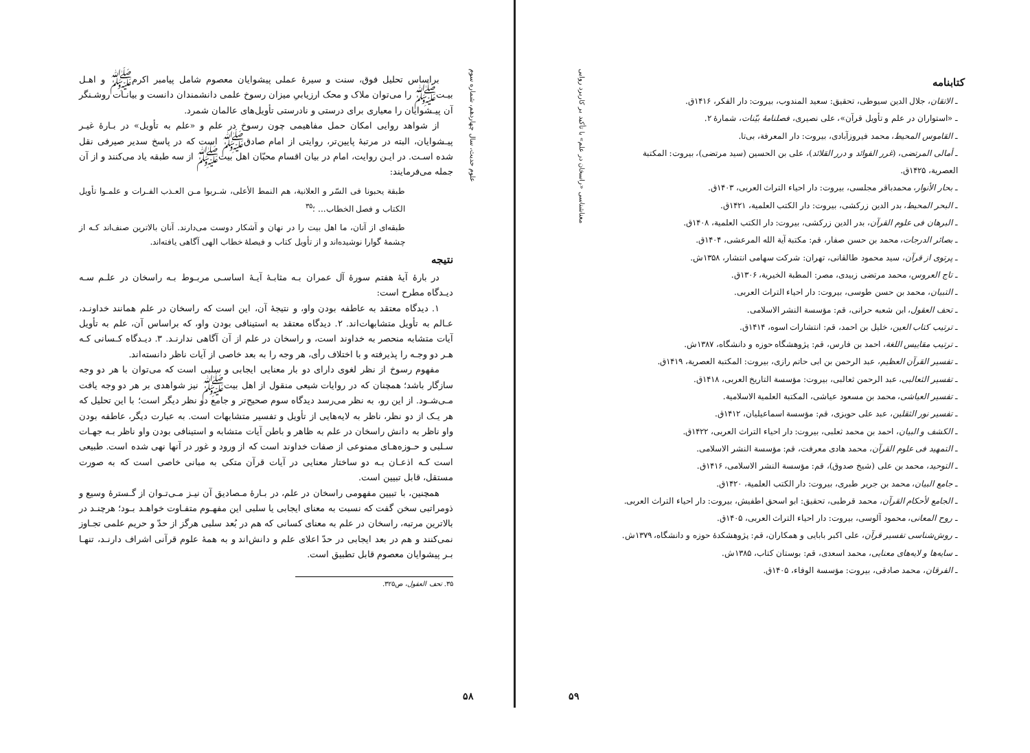علوم حدیث، سال چهاردهم، شماره سوم
براساس تحلیل فوق، سنت و سیرهٔ عملی پیشوایان معصوم شامل پیامبر اکرمﷺ و اهـل بیـتﷺ را می‌توان ملاک و محک ارزیابیِ میزان رسوخ علمی دانشمندان دانست و بیانـات روشـنگر آن پیـشوایان را معیاری برای درستی و نادرستی تأویل‌های عالمان شمرد.
از شواهد روایی امکان حمل مفاهیمی چون رسوخ در علم و «علم به تأویل» در بـارهٔ غیـر پیـشوایان، البته در مرتبهٔ پایین‌تر، روایتی از امام صادقﷺ است که در پاسخ سدیر صیرفی نقل شده اسـت. در ایـن روایت، امام در بیان اقسام محبّان اهل بیتﷺ از سه طبقه یاد می‌کنند و از آن جمله می‌فرمایند:
طبقة یحبونا فی السّر و العلانیة، هم النمط الأعلی، شـربوا مـن العـذب الفـرات و علمـوا تأویل الکتاب و فصل الخطاب... ؛<sup>۳۵</sup>
طبقه‌ای از آنان، ما اهل بیت را در نهان و آشکار دوست می‌دارند. آنان بالاترین صنف‌اند کـه از چشمهٔ گوارا نوشیده‌اند و از تأویل کتاب و فیصلهٔ خطاب الهی آگاهی یافته‌اند.
نتیجه
در بارهٔ آیهٔ هفتم سورهٔ آل عمران بـه مثابـهٔ آیـهٔ اساسـی مربـوط بـه راسخان در علـم سـه دیـدگاه مطرح است:
۱. دیدگاه معتقد به عاطفه بودن واو، و نتیجهٔ آن، این است که راسخان در علم همانند خداونـد، عـالم به تأویل متشابهات‌اند. ۲. دیدگاه معتقد به استینافی بودن واو، که براساس آن، علم به تأویل آیات متشابه منحصر به خداوند است، و راسخان در علم از آن آگاهی ندارنـد. ۳. دیـدگاه کـسانی کـه هـر دو وجـه را پذیرفته و با اختلاف رأی، هر وجه را به بعد خاصی از آیات ناظر دانسته‌اند.
مفهوم رسوخ از نظر لغوی دارای دو بار معنایی ایجابی و سلبی است که می‌توان با هر دو وجه سازگار باشد؛ همچنان که در روایات شیعی منقول از اهل بیتﷺ نیز شواهدی بر هر دو وجه یافت مـی‌شـود. از این رو، به نظر می‌رسد دیدگاه سوم صحیح‌تر و جامع دو نظر دیگر است؛ با این تحلیل که هر یـک از دو نظر، ناظر به لایه‌هایی از تأویل و تفسیر متشابهات است. به عبارت دیگر، عاطفه بودن واو ناظر به دانش راسخان در علم به ظاهر و باطن آیات متشابه و استینافی بودن واو ناظر بـه جهـات سـلبی و حـوزه‌هـای ممنوعی از صفات خداوند است که از ورود و غور در آنها نهی شده است. طبیعی است کـه اذعـان بـه دو ساختار معنایی در آیات قرآن متکی به مبانی خاصی است که به صورت مستقل، قابل تبیین است.
همچنین، با تبیین مفهومی راسخان در علم، در بـارهٔ مـصادیق آن نیـز مـی‌تـوان از گـسترهٔ وسیع و ذومراتبی سخن گفت که نسبت به معنای ایجابی یا سلبی این مفهـوم متفـاوت خواهـد بـود؛ هرچنـد در بالاترین مرتبه، راسخان در علم به معنای کسانی که هم در بُعد سلبی هرگز از حدّ و حریم علمی تجـاوز نمی‌کنند و هم در بعد ایجابی در حدّ اعلای علم و دانش‌اند و به همهٔ علوم قرآنی اشراف دارنـد، تنهـا بـر پیشوایان معصوم قابل تطبیق است.
۳۵. تحف العقول، ص۳۲۵.
۵۸
معناشناسی «راسخان در علم» با تأکید بر کاربرد روایی
کتابنامه
ـ الاتقان، جلال الدین سیوطی، تحقیق: سعید المندوب، بیروت: دار الفکر، ۱۴۱۶ق.
ـ «استواران در علم و تأویل قرآن»، علی نصیری، فصلنامهٔ بیّنات، شمارهٔ ۲.
ـ القاموس المحیط، محمد فیروزآبادی، بیروت: دار المعرفة، بی‌تا.
ـ أمالی المرتضی، (غرر الفوائد و درر القلائد)، علی بن الحسین (سید مرتضی)، بیروت: المکتبة العصریة، ۱۴۲۵ق.
ـ بحار الأنوار، محمدباقر مجلسی، بیروت: دار احیاء التراث العربی، ۱۴۰۳ق.
ـ البحر المحیط، بدر الدین زرکشی، بیروت: دار الکتب العلمیة، ۱۴۲۱ق.
ـ البرهان فی علوم القرآن، بدر الدین زرکشی، بیروت: دار الکتب العلمیة، ۱۴۰۸ق.
ـ بصائر الدرجات، محمد بن حسن صفار، قم: مکتبة آیة الله المرعشی، ۱۴۰۴ق.
ـ پرتوی از قرآن، سید محمود طالقانی، تهران: شرکت سهامی انتشار، ۱۳۵۸ش.
ـ تاج العروس، محمد مرتضی زبیدی، مصر: المطبة الخیریة، ۱۳۰۶ق.
ـ التبیان، محمد بن حسن طوسی، بیروت: دار احیاء التراث العربی.
ـ تحف العقول، ابن شعبه حرانی، قم: مؤسسة النشر الاسلامی.
ـ ترتیب کتاب العین، خلیل بن احمد، قم: انتشارات اسوه، ۱۴۱۴ق.
ـ ترتیب مقاییس اللغة، احمد بن فارس، قم: پژوهشگاه حوزه و دانشگاه، ۱۳۸۷ش.
ـ تفسیر القرآن العظیم، عبد الرحمن بن ابی حاتم رازی، بیروت: المکتبة العصریة، ۱۴۱۹ق.
ـ تفسیر الثعالبی، عبد الرحمن ثعالبی، بیروت: مؤسسة التاریخ العربی، ۱۴۱۸ق.
ـ تفسیر العیاشی، محمد بن مسعود عیاشی، المکتبة العلمیة الاسلامیة.
ـ تفسیر نور الثقلین، عبد علی حویزی، قم: مؤسسة اسماعیلیان، ۱۴۱۲ق.
ـ الکشف و البیان، احمد بن محمد ثعلبی، بیروت: دار احیاء التراث العربی، ۱۴۲۲ق.
ـ التمهید فی علوم القرآن، محمد هادی معرفت، قم: مؤسسة النشر الاسلامی.
ـ التوحید، محمد بن علی (شیخ صدوق)، قم: مؤسسة النشر الاسلامی، ۱۴۱۶ق.
ـ جامع البیان، محمد بن جریر طبری، بیروت: دار الکتب العلمیة، ۱۴۲۰ق.
ـ الجامع لأحکام القرآن، محمد قرطبی، تحقیق: ابو اسحق اطفیش، بیروت: دار احیاء التراث العربی.
ـ روح المعانی، محمود آلوسی، بیروت: دار احیاء التراث العربی، ۱۴۰۵ق.
ـ روش‌شناسی تفسیر قرآن، علی اکبر بابایی و همکاران، قم: پژوهشکدهٔ حوزه و دانشگاه، ۱۳۷۹ش.
ـ سایه‌ها و لایه‌های معنایی، محمد اسعدی، قم: بوستان کتاب، ۱۳۸۵ش.
ـ الفرقان، محمد صادقی، بیروت: مؤسسة الوفاء، ۱۴۰۵ق.
۵۹